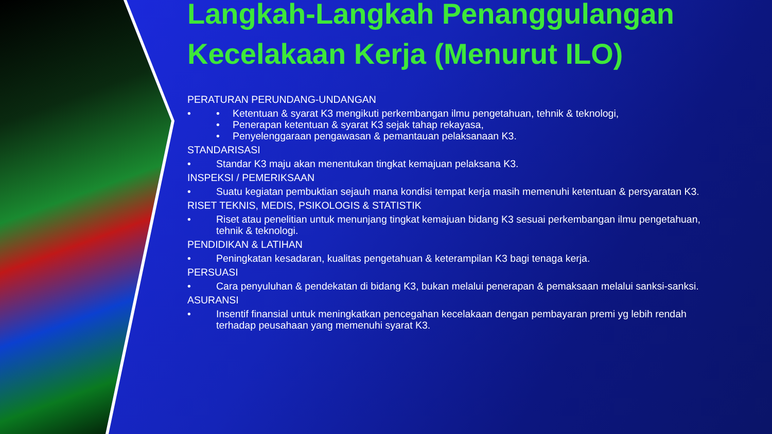Langkah-Langkah Penanggulangan Kecelakaan Kerja (Menurut ILO)
PERATURAN PERUNDANG-UNDANGAN
• • Ketentuan & syarat K3 mengikuti perkembangan ilmu pengetahuan, tehnik & teknologi,
• Penerapan ketentuan & syarat K3 sejak tahap rekayasa,
• Penyelenggaraan pengawasan & pemantauan pelaksanaan K3.
STANDARISASI
• Standar K3 maju akan menentukan tingkat kemajuan pelaksana K3.
INSPEKSI / PEMERIKSAAN
• Suatu kegiatan pembuktian sejauh mana kondisi tempat kerja masih memenuhi ketentuan & persyaratan K3.
RISET TEKNIS, MEDIS, PSIKOLOGIS & STATISTIK
• Riset atau penelitian untuk menunjang tingkat kemajuan bidang K3 sesuai perkembangan ilmu pengetahuan, tehnik & teknologi.
PENDIDIKAN & LATIHAN
• Peningkatan kesadaran, kualitas pengetahuan & keterampilan K3 bagi tenaga kerja.
PERSUASI
• Cara penyuluhan & pendekatan di bidang K3, bukan melalui penerapan & pemaksaan melalui sanksi-sanksi.
ASURANSI
• Insentif finansial untuk meningkatkan pencegahan kecelakaan dengan pembayaran premi yg lebih rendah terhadap peusahaan yang memenuhi syarat K3.